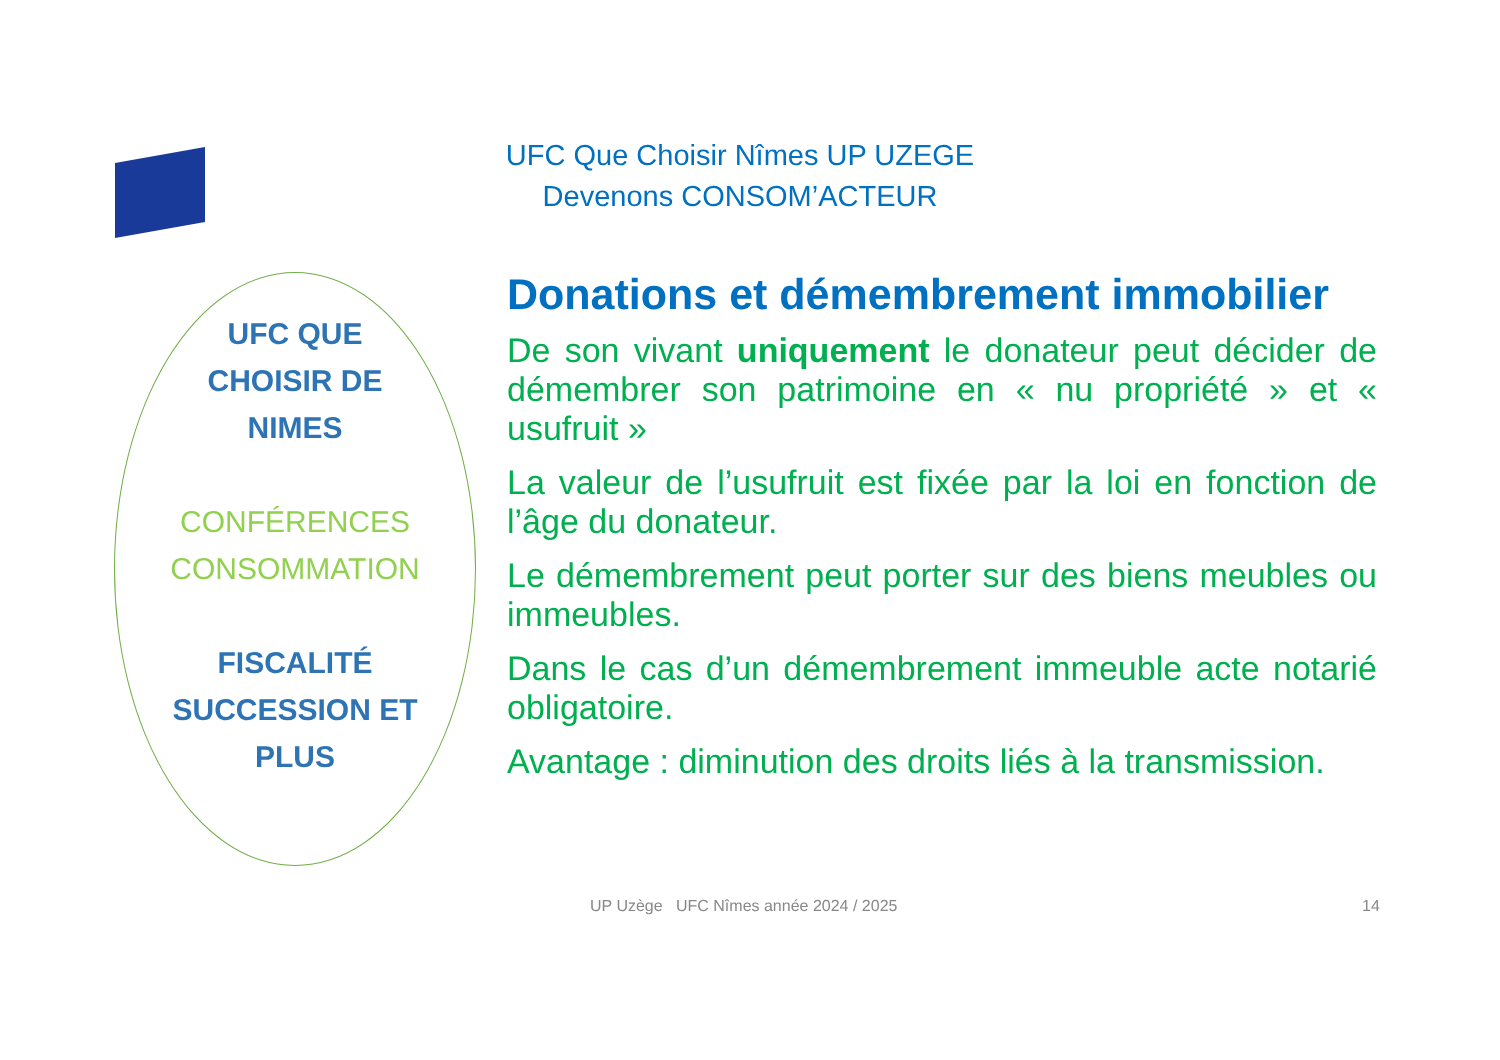UFC Que Choisir Nîmes UP UZEGE
Devenons CONSOM’ACTEUR
UFC QUE
CHOISIR DE
NIMES
CONFÉRENCES
CONSOMMATION
FISCALITÉ
SUCCESSION ET
PLUS
Donations et démembrement immobilier
De son vivant uniquement le donateur peut décider de démembrer son patrimoine en « nu propriété » et « usufruit »
La valeur de l’usufruit est fixée par la loi en fonction de l’âge du donateur.
Le démembrement peut porter sur des biens meubles ou immeubles.
Dans le cas d’un démembrement immeuble acte notarié obligatoire.
Avantage : diminution des droits liés à la transmission.
UP Uzège UFC Nîmes année 2024 / 2025
14